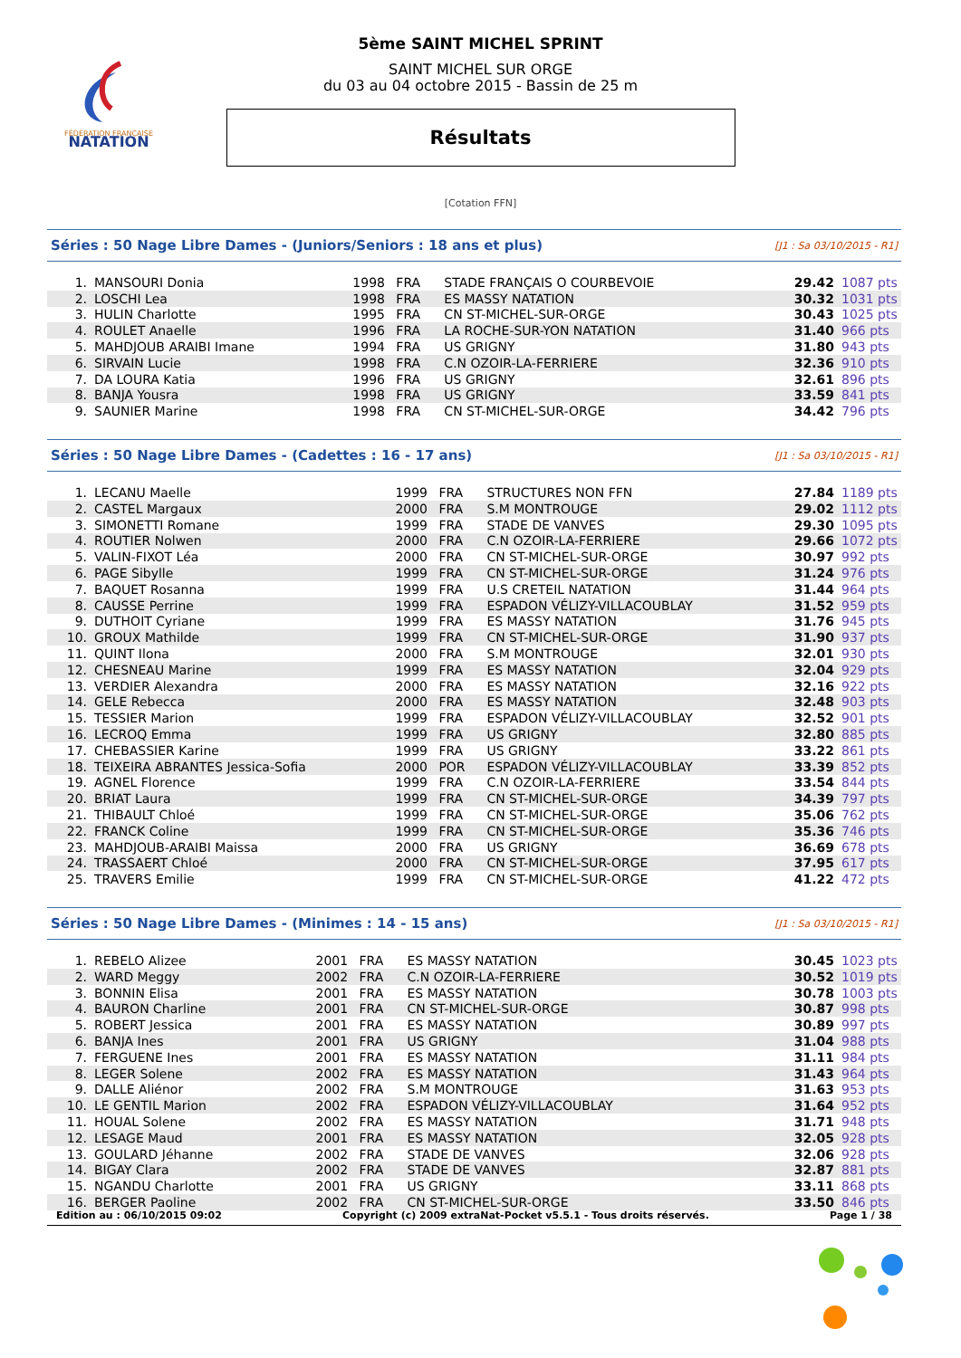FÉDÉRATION FRANÇAISE
NATATION
5ème SAINT MICHEL SPRINT
SAINT MICHEL SUR ORGE
du 03 au 04 octobre 2015 - Bassin de 25 m
Résultats
[Cotation FFN]
Séries : 50 Nage Libre Dames - (Juniors/Seniors : 18 ans et plus) [J1 : Sa 03/10/2015 - R1]
| 1. | MANSOURI Donia | 1998 | FRA | STADE FRANÇAIS O COURBEVOIE | 29.42 | 1087 pts |
| 2. | LOSCHI Lea | 1998 | FRA | ES MASSY NATATION | 30.32 | 1031 pts |
| 3. | HULIN Charlotte | 1995 | FRA | CN ST-MICHEL-SUR-ORGE | 30.43 | 1025 pts |
| 4. | ROULET Anaelle | 1996 | FRA | LA ROCHE-SUR-YON NATATION | 31.40 | 966 pts |
| 5. | MAHDJOUB ARAIBI Imane | 1994 | FRA | US GRIGNY | 31.80 | 943 pts |
| 6. | SIRVAIN Lucie | 1998 | FRA | C.N OZOIR-LA-FERRIERE | 32.36 | 910 pts |
| 7. | DA LOURA Katia | 1996 | FRA | US GRIGNY | 32.61 | 896 pts |
| 8. | BANJA Yousra | 1998 | FRA | US GRIGNY | 33.59 | 841 pts |
| 9. | SAUNIER Marine | 1998 | FRA | CN ST-MICHEL-SUR-ORGE | 34.42 | 796 pts |
Séries : 50 Nage Libre Dames - (Cadettes : 16 - 17 ans) [J1 : Sa 03/10/2015 - R1]
| 1. | LECANU Maelle | 1999 | FRA | STRUCTURES NON FFN | 27.84 | 1189 pts |
| 2. | CASTEL Margaux | 2000 | FRA | S.M MONTROUGE | 29.02 | 1112 pts |
| 3. | SIMONETTI Romane | 1999 | FRA | STADE DE VANVES | 29.30 | 1095 pts |
| 4. | ROUTIER Nolwen | 2000 | FRA | C.N OZOIR-LA-FERRIERE | 29.66 | 1072 pts |
| 5. | VALIN-FIXOT Léa | 2000 | FRA | CN ST-MICHEL-SUR-ORGE | 30.97 | 992 pts |
| 6. | PAGE Sibylle | 1999 | FRA | CN ST-MICHEL-SUR-ORGE | 31.24 | 976 pts |
| 7. | BAQUET Rosanna | 1999 | FRA | U.S CRETEIL NATATION | 31.44 | 964 pts |
| 8. | CAUSSE Perrine | 1999 | FRA | ESPADON VÉLIZY-VILLACOUBLAY | 31.52 | 959 pts |
| 9. | DUTHOIT Cyriane | 1999 | FRA | ES MASSY NATATION | 31.76 | 945 pts |
| 10. | GROUX Mathilde | 1999 | FRA | CN ST-MICHEL-SUR-ORGE | 31.90 | 937 pts |
| 11. | QUINT Ilona | 2000 | FRA | S.M MONTROUGE | 32.01 | 930 pts |
| 12. | CHESNEAU Marine | 1999 | FRA | ES MASSY NATATION | 32.04 | 929 pts |
| 13. | VERDIER Alexandra | 2000 | FRA | ES MASSY NATATION | 32.16 | 922 pts |
| 14. | GELE Rebecca | 2000 | FRA | ES MASSY NATATION | 32.48 | 903 pts |
| 15. | TESSIER Marion | 1999 | FRA | ESPADON VÉLIZY-VILLACOUBLAY | 32.52 | 901 pts |
| 16. | LECROQ Emma | 1999 | FRA | US GRIGNY | 32.80 | 885 pts |
| 17. | CHEBASSIER Karine | 1999 | FRA | US GRIGNY | 33.22 | 861 pts |
| 18. | TEIXEIRA ABRANTES Jessica-Sofia | 2000 | POR | ESPADON VÉLIZY-VILLACOUBLAY | 33.39 | 852 pts |
| 19. | AGNEL Florence | 1999 | FRA | C.N OZOIR-LA-FERRIERE | 33.54 | 844 pts |
| 20. | BRIAT Laura | 1999 | FRA | CN ST-MICHEL-SUR-ORGE | 34.39 | 797 pts |
| 21. | THIBAULT Chloé | 1999 | FRA | CN ST-MICHEL-SUR-ORGE | 35.06 | 762 pts |
| 22. | FRANCK Coline | 1999 | FRA | CN ST-MICHEL-SUR-ORGE | 35.36 | 746 pts |
| 23. | MAHDJOUB-ARAIBI Maissa | 2000 | FRA | US GRIGNY | 36.69 | 678 pts |
| 24. | TRASSAERT Chloé | 2000 | FRA | CN ST-MICHEL-SUR-ORGE | 37.95 | 617 pts |
| 25. | TRAVERS Emilie | 1999 | FRA | CN ST-MICHEL-SUR-ORGE | 41.22 | 472 pts |
Séries : 50 Nage Libre Dames - (Minimes : 14 - 15 ans) [J1 : Sa 03/10/2015 - R1]
| 1. | REBELO Alizee | 2001 | FRA | ES MASSY NATATION | 30.45 | 1023 pts |
| 2. | WARD Meggy | 2002 | FRA | C.N OZOIR-LA-FERRIERE | 30.52 | 1019 pts |
| 3. | BONNIN Elisa | 2001 | FRA | ES MASSY NATATION | 30.78 | 1003 pts |
| 4. | BAURON Charline | 2001 | FRA | CN ST-MICHEL-SUR-ORGE | 30.87 | 998 pts |
| 5. | ROBERT Jessica | 2001 | FRA | ES MASSY NATATION | 30.89 | 997 pts |
| 6. | BANJA Ines | 2001 | FRA | US GRIGNY | 31.04 | 988 pts |
| 7. | FERGUENE Ines | 2001 | FRA | ES MASSY NATATION | 31.11 | 984 pts |
| 8. | LEGER Solene | 2002 | FRA | ES MASSY NATATION | 31.43 | 964 pts |
| 9. | DALLE Aliénor | 2002 | FRA | S.M MONTROUGE | 31.63 | 953 pts |
| 10. | LE GENTIL Marion | 2002 | FRA | ESPADON VÉLIZY-VILLACOUBLAY | 31.64 | 952 pts |
| 11. | HOUAL Solene | 2002 | FRA | ES MASSY NATATION | 31.71 | 948 pts |
| 12. | LESAGE Maud | 2001 | FRA | ES MASSY NATATION | 32.05 | 928 pts |
| 13. | GOULARD Jéhanne | 2002 | FRA | STADE DE VANVES | 32.06 | 928 pts |
| 14. | BIGAY Clara | 2002 | FRA | STADE DE VANVES | 32.87 | 881 pts |
| 15. | NGANDU Charlotte | 2001 | FRA | US GRIGNY | 33.11 | 868 pts |
| 16. | BERGER Paoline | 2002 | FRA | CN ST-MICHEL-SUR-ORGE | 33.50 | 846 pts |
Edition au : 06/10/2015 09:02 Copyright (c) 2009 extraNat-Pocket v5.5.1 - Tous droits réservés. Page 1 / 38